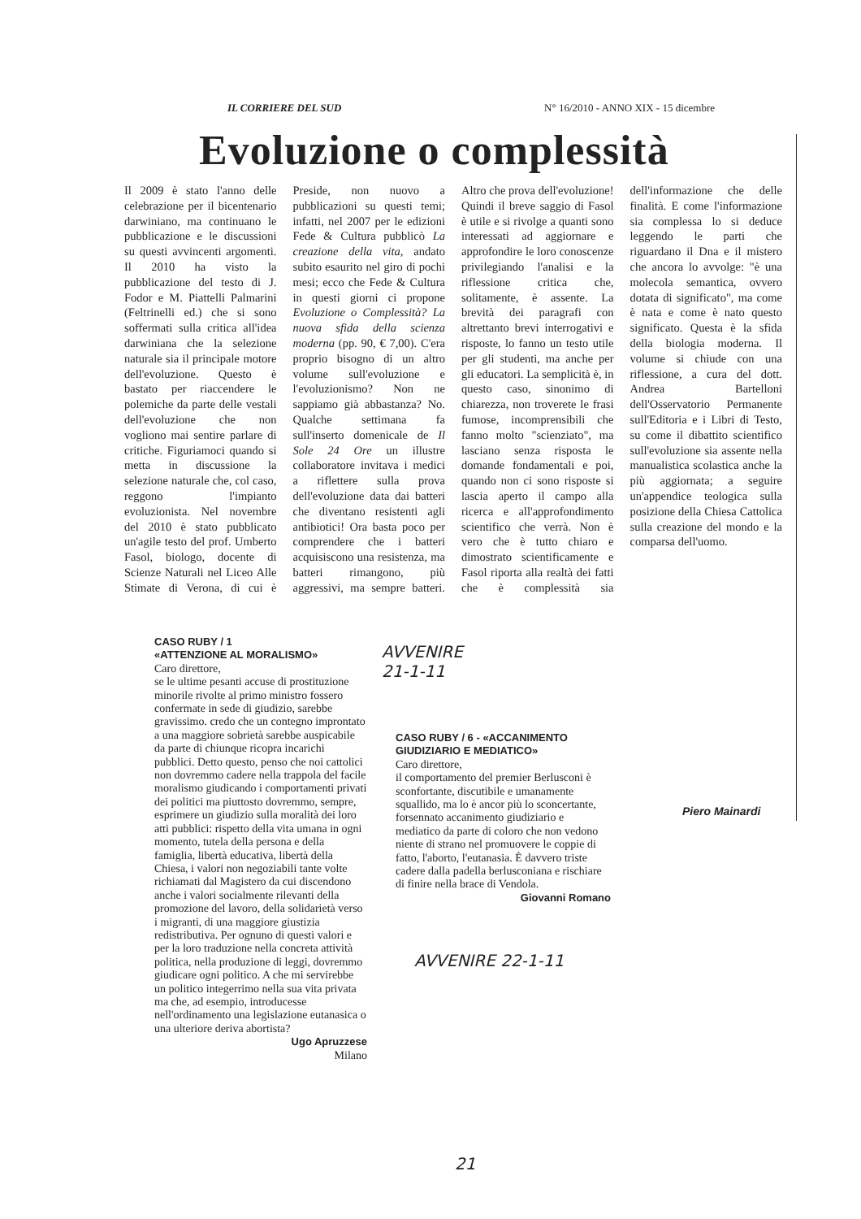IL CORRIERE DEL SUD N° 16/2010 - ANNO XIX - 15 dicembre
Evoluzione o complessità
Il 2009 è stato l'anno delle celebrazione per il bicentenario darwiniano, ma continuano le pubblicazione e le discussioni su questi avvincenti argomenti. Il 2010 ha visto la pubblicazione del testo di J. Fodor e M. Piattelli Palmarini (Feltrinelli ed.) che si sono soffermati sulla critica all'idea darwiniana che la selezione naturale sia il principale motore dell'evoluzione. Questo è bastato per riaccendere le polemiche da parte delle vestali dell'evoluzione che non vogliono mai sentire parlare di critiche. Figuriamoci quando si metta in discussione la selezione naturale che, col caso, reggono l'impianto evoluzionista. Nel novembre del 2010 è stato pubblicato un'agile testo del prof. Umberto Fasol, biologo, docente di Scienze Naturali nel Liceo Alle Stimate di Verona, di cui è Preside, non nuovo a pubblicazioni su questi temi; infatti, nel 2007 per le edizioni Fede & Cultura pubblicò La creazione della vita, andato subito esaurito nel giro di pochi mesi; ecco che Fede & Cultura in questi giorni ci propone Evoluzione o Complessità? La nuova sfida della scienza moderna (pp. 90, € 7,00). C'era proprio bisogno di un altro volume sull'evoluzione e l'evoluzionismo? Non ne sappiamo già abbastanza? No. Qualche settimana fa sull'inserto domenicale de Il Sole 24 Ore un illustre collaboratore invitava i medici a riflettere sulla prova dell'evoluzione data dai batteri che diventano resistenti agli antibiotici! Ora basta poco per comprendere che i batteri acquisiscono una resistenza, ma batteri rimangono, più aggressivi, ma sempre batteri. Altro che prova dell'evoluzione! Quindi il breve saggio di Fasol è utile e si rivolge a quanti sono interessati ad aggiornare e approfondire le loro conoscenze privilegiando l'analisi e la riflessione critica che, solitamente, è assente. La brevità dei paragrafi con altrettanto brevi interrogativi e risposte, lo fanno un testo utile per gli studenti, ma anche per gli educatori. La semplicità è, in questo caso, sinonimo di chiarezza, non troverete le frasi fumose, incomprensibili che fanno molto "scienziato", ma lasciano senza risposta le domande fondamentali e poi, quando non ci sono risposte si lascia aperto il campo alla ricerca e all'approfondimento scientifico che verrà. Non è vero che è tutto chiaro e dimostrato scientificamente e Fasol riporta alla realtà dei fatti che è complessità sia dell'informazione che delle finalità. E come l'informazione sia complessa lo si deduce leggendo le parti che riguardano il Dna e il mistero che ancora lo avvolge: "è una molecola semantica, ovvero dotata di significato", ma come è nata e come è nato questo significato. Questa è la sfida della biologia moderna. Il volume si chiude con una riflessione, a cura del dott. Andrea Bartelloni dell'Osservatorio Permanente sull'Editoria e i Libri di Testo, su come il dibattito scientifico sull'evoluzione sia assente nella manualistica scolastica anche la più aggiornata; a seguire un'appendice teologica sulla posizione della Chiesa Cattolica sulla creazione del mondo e la comparsa dell'uomo.
Piero Mainardi
CASO RUBY / 1
«ATTENZIONE AL MORALISMO»
Caro direttore,
se le ultime pesanti accuse di prostituzione minorile rivolte al primo ministro fossero confermate in sede di giudizio, sarebbe gravissimo. credo che un contegno improntato a una maggiore sobrietà sarebbe auspicabile da parte di chiunque ricopra incarichi pubblici. Detto questo, penso che noi cattolici non dovremmo cadere nella trappola del facile moralismo giudicando i comportamenti privati dei politici ma piuttosto dovremmo, sempre, esprimere un giudizio sulla moralità dei loro atti pubblici: rispetto della vita umana in ogni momento, tutela della persona e della famiglia, libertà educativa, libertà della Chiesa, i valori non negoziabili tante volte richiamati dal Magistero da cui discendono anche i valori socialmente rilevanti della promozione del lavoro, della solidarietà verso i migranti, di una maggiore giustizia redistributiva. Per ognuno di questi valori e per la loro traduzione nella concreta attività politica, nella produzione di leggi, dovremmo giudicare ogni politico. A che mi servirebbe un politico integerrimo nella sua vita privata ma che, ad esempio, introducesse nell'ordinamento una legislazione eutanasica o una ulteriore deriva abortista?
Ugo Apruzzese
Milano
AVVENIRE
21-1-11
CASO RUBY / 6 - «ACCANIMENTO GIUDIZIARIO E MEDIATICO»
Caro direttore,
il comportamento del premier Berlusconi è sconfortante, discutibile e umanamente squallido, ma lo è ancor più lo sconcertante, forsennato accanimento giudiziario e mediatico da parte di coloro che non vedono niente di strano nel promuovere le coppie di fatto, l'aborto, l'eutanasia. È davvero triste cadere dalla padella berlusconiana e rischiare di finire nella brace di Vendola.
Giovanni Romano
AVVENIRE 22-1-11
21